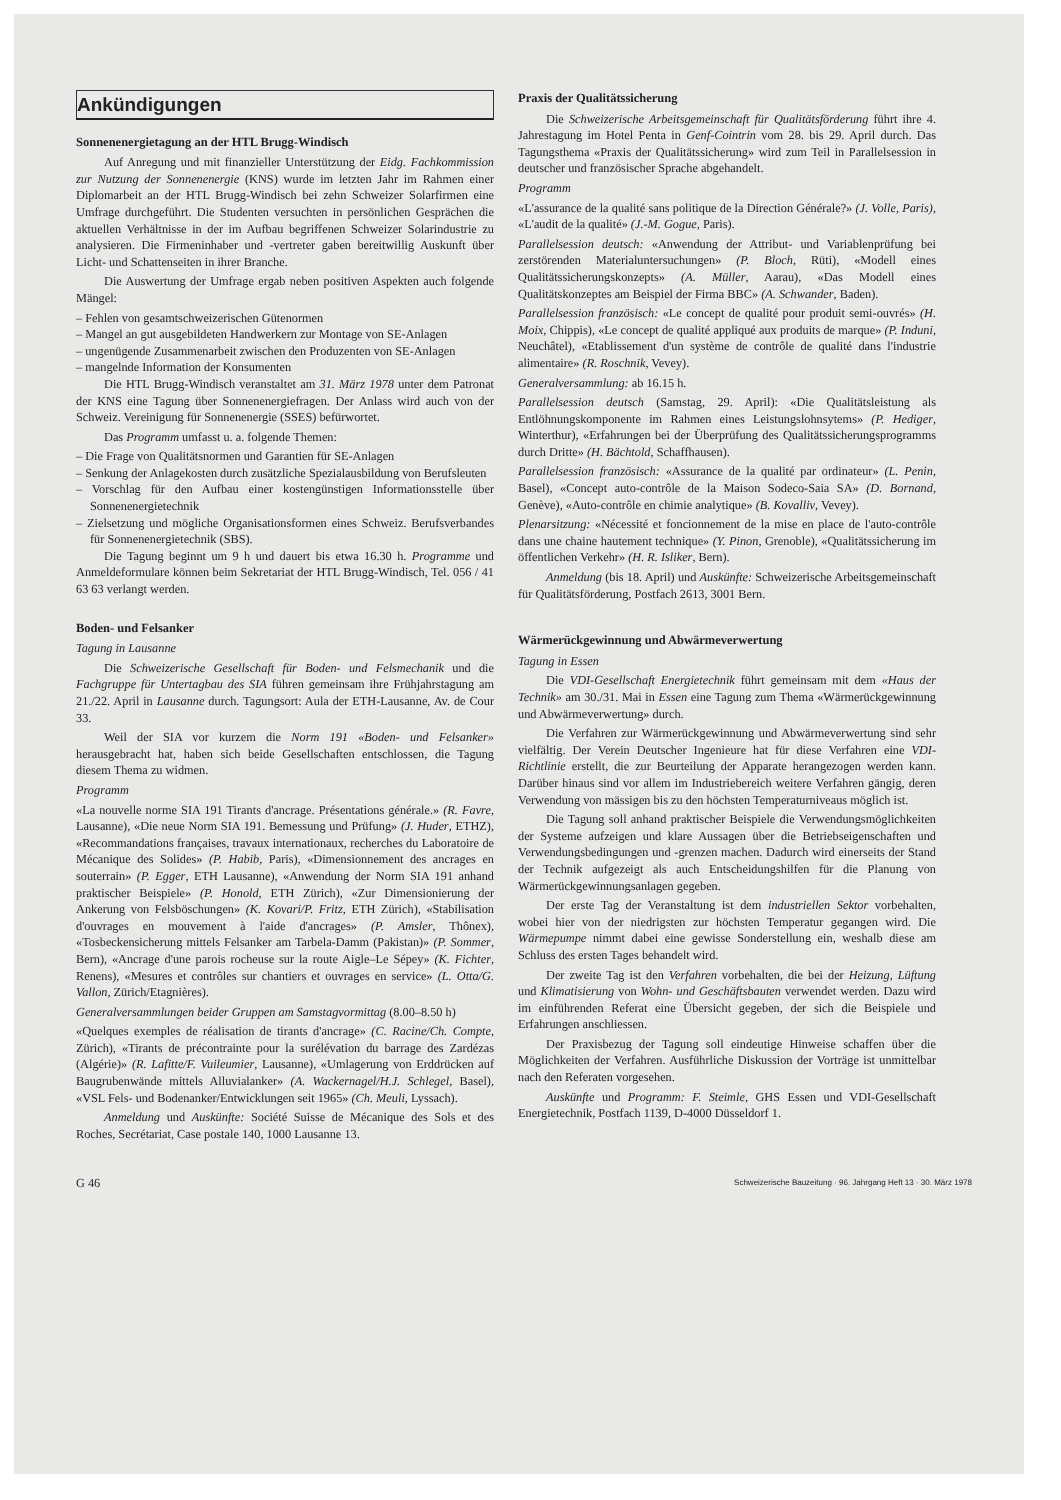Ankündigungen
Sonnenenergietagung an der HTL Brugg-Windisch
Auf Anregung und mit finanzieller Unterstützung der Eidg. Fachkommission zur Nutzung der Sonnenenergie (KNS) wurde im letzten Jahr im Rahmen einer Diplomarbeit an der HTL Brugg-Windisch bei zehn Schweizer Solarfirmen eine Umfrage durchgeführt. Die Studenten versuchten in persönlichen Gesprächen die aktuellen Verhältnisse in der im Aufbau begriffenen Schweizer Solarindustrie zu analysieren. Die Firmeninhaber und -vertreter gaben bereitwillig Auskunft über Licht- und Schattenseiten in ihrer Branche.
Die Auswertung der Umfrage ergab neben positiven Aspekten auch folgende Mängel:
– Fehlen von gesamtschweizerischen Gütenormen
– Mangel an gut ausgebildeten Handwerkern zur Montage von SE-Anlagen
– ungenügende Zusammenarbeit zwischen den Produzenten von SE-Anlagen
– mangelnde Information der Konsumenten
Die HTL Brugg-Windisch veranstaltet am 31. März 1978 unter dem Patronat der KNS eine Tagung über Sonnenenergiefragen. Der Anlass wird auch von der Schweiz. Vereinigung für Sonnenenergie (SSES) befürwortet.
Das Programm umfasst u. a. folgende Themen:
– Die Frage von Qualitätsnormen und Garantien für SE-Anlagen
– Senkung der Anlagekosten durch zusätzliche Spezialausbildung von Berufsleuten
– Vorschlag für den Aufbau einer kostengünstigen Informationsstelle über Sonnenenergietechnik
– Zielsetzung und mögliche Organisationsformen eines Schweiz. Berufsverbandes für Sonnenenergietechnik (SBS).
Die Tagung beginnt um 9 h und dauert bis etwa 16.30 h. Programme und Anmeldeformulare können beim Sekretariat der HTL Brugg-Windisch, Tel. 056 / 41 63 63 verlangt werden.
Boden- und Felsanker
Tagung in Lausanne
Die Schweizerische Gesellschaft für Boden- und Felsmechanik und die Fachgruppe für Untertagbau des SIA führen gemeinsam ihre Frühjahrstagung am 21./22. April in Lausanne durch. Tagungsort: Aula der ETH-Lausanne, Av. de Cour 33.
Weil der SIA vor kurzem die Norm 191 «Boden- und Felsanker» herausgebracht hat, haben sich beide Gesellschaften entschlossen, die Tagung diesem Thema zu widmen.
Programm
«La nouvelle norme SIA 191 Tirants d'ancrage. Présentations générale.» (R. Favre, Lausanne), «Die neue Norm SIA 191. Bemessung und Prüfung» (J. Huder, ETHZ), «Recommandations françaises, travaux internationaux, recherches du Laboratoire de Mécanique des Solides» (P. Habib, Paris), «Dimensionnement des ancrages en souterrain» (P. Egger, ETH Lausanne), «Anwendung der Norm SIA 191 anhand praktischer Beispiele» (P. Honold, ETH Zürich), «Zur Dimensionierung der Ankerung von Felsböschungen» (K. Kovari/P. Fritz, ETH Zürich), «Stabilisation d'ouvrages en mouvement à l'aide d'ancrages» (P. Amsler, Thônex), «Tosbeckensicherung mittels Felsanker am Tarbela-Damm (Pakistan)» (P. Sommer, Bern), «Ancrage d'une parois rocheuse sur la route Aigle–Le Sépey» (K. Fichter, Renens), «Mesures et contrôles sur chantiers et ouvrages en service» (L. Otta/G. Vallon, Zürich/Etagnières).
Generalversammlungen beider Gruppen am Samstagvormittag (8.00–8.50 h)
«Quelques exemples de réalisation de tirants d'ancrage» (C. Racine/Ch. Compte, Zürich), «Tirants de précontrainte pour la surélévation du barrage des Zardézas (Algérie)» (R. Lafitte/F. Vuileumier, Lausanne), «Umlagerung von Erddrücken auf Baugrubenwände mittels Alluvialanker» (A. Wackernagel/H.J. Schlegel, Basel), «VSL Fels- und Bodenanker/Entwicklungen seit 1965» (Ch. Meuli, Lyssach).
Anmeldung und Auskünfte: Société Suisse de Mécanique des Sols et des Roches, Secrétariat, Case postale 140, 1000 Lausanne 13.
Praxis der Qualitätssicherung
Die Schweizerische Arbeitsgemeinschaft für Qualitätsförderung führt ihre 4. Jahrestagung im Hotel Penta in Genf-Cointrin vom 28. bis 29. April durch. Das Tagungsthema «Praxis der Qualitätssicherung» wird zum Teil in Parallelsession in deutscher und französischer Sprache abgehandelt.
Programm
«L'assurance de la qualité sans politique de la Direction Générale?» (J. Volle, Paris), «L'audit de la qualité» (J.-M. Gogue, Paris).
Parallelsession deutsch: «Anwendung der Attribut- und Variablenprüfung bei zerstörenden Materialuntersuchungen» (P. Bloch, Rüti), «Modell eines Qualitätssicherungskonzepts» (A. Müller, Aarau), «Das Modell eines Qualitätskonzeptes am Beispiel der Firma BBC» (A. Schwander, Baden).
Parallelsession französisch: «Le concept de qualité pour produit semi-ouvrés» (H. Moix, Chippis), «Le concept de qualité appliqué aux produits de marque» (P. Induni, Neuchâtel), «Etablissement d'un système de contrôle de qualité dans l'industrie alimentaire» (R. Roschnik, Vevey).
Generalversammlung: ab 16.15 h.
Parallelsession deutsch (Samstag, 29. April): «Die Qualitätsleistung als Entlöhnungskomponente im Rahmen eines Leistungslohnsytems» (P. Hediger, Winterthur), «Erfahrungen bei der Überprüfung des Qualitätssicherungsprogramms durch Dritte» (H. Bächtold, Schaffhausen).
Parallelsession französisch: «Assurance de la qualité par ordinateur» (L. Penin, Basel), «Concept auto-contrôle de la Maison Sodeco-Saia SA» (D. Bornand, Genève), «Auto-contrôle en chimie analytique» (B. Kovalliv, Vevey).
Plenarsitzung: «Nécessité et foncionnement de la mise en place de l'auto-contrôle dans une chaine hautement technique» (Y. Pinon, Grenoble), «Qualitätssicherung im öffentlichen Verkehr» (H. R. Isliker, Bern).
Anmeldung (bis 18. April) und Auskünfte: Schweizerische Arbeitsgemeinschaft für Qualitätsförderung, Postfach 2613, 3001 Bern.
Wärmerückgewinnung und Abwärmeverwertung
Tagung in Essen
Die VDI-Gesellschaft Energietechnik führt gemeinsam mit dem «Haus der Technik» am 30./31. Mai in Essen eine Tagung zum Thema «Wärmerückgewinnung und Abwärmeverwertung» durch.
Die Verfahren zur Wärmerückgewinnung und Abwärmeverwertung sind sehr vielfältig. Der Verein Deutscher Ingenieure hat für diese Verfahren eine VDI-Richtlinie erstellt, die zur Beurteilung der Apparate herangezogen werden kann. Darüber hinaus sind vor allem im Industriebereich weitere Verfahren gängig, deren Verwendung von mässigen bis zu den höchsten Temperaturniveaus möglich ist.
Die Tagung soll anhand praktischer Beispiele die Verwendungsmöglichkeiten der Systeme aufzeigen und klare Aussagen über die Betriebseigenschaften und Verwendungsbedingungen und -grenzen machen. Dadurch wird einerseits der Stand der Technik aufgezeigt als auch Entscheidungshilfen für die Planung von Wärmerückgewinnungsanlagen gegeben.
Der erste Tag der Veranstaltung ist dem industriellen Sektor vorbehalten, wobei hier von der niedrigsten zur höchsten Temperatur gegangen wird. Die Wärmepumpe nimmt dabei eine gewisse Sonderstellung ein, weshalb diese am Schluss des ersten Tages behandelt wird.
Der zweite Tag ist den Verfahren vorbehalten, die bei der Heizung, Lüftung und Klimatisierung von Wohn- und Geschäftsbauten verwendet werden. Dazu wird im einführenden Referat eine Übersicht gegeben, der sich die Beispiele und Erfahrungen anschliessen.
Der Praxisbezug der Tagung soll eindeutige Hinweise schaffen über die Möglichkeiten der Verfahren. Ausführliche Diskussion der Vorträge ist unmittelbar nach den Referaten vorgesehen.
Auskünfte und Programm: F. Steimle, GHS Essen und VDI-Gesellschaft Energietechnik, Postfach 1139, D-4000 Düsseldorf 1.
G 46 Schweizerische Bauzeitung · 96. Jahrgang Heft 13 · 30. März 1978